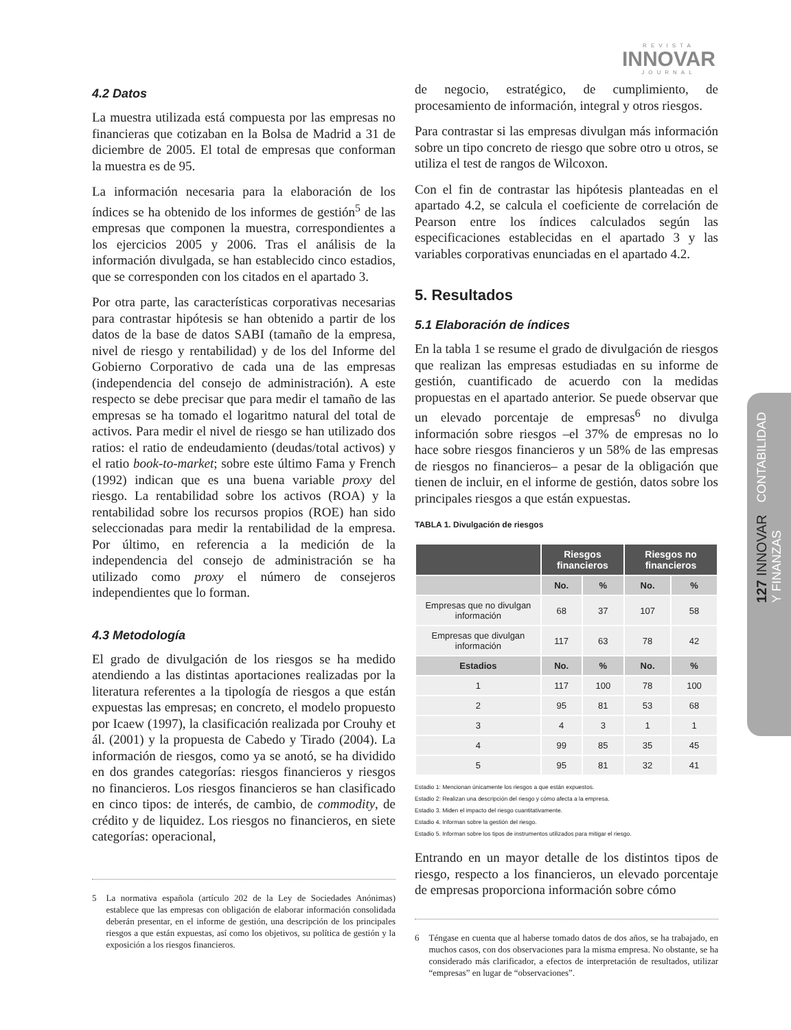REVISTA
INNOVAR
JOURNAL
127 INNOVAR CONTABILIDAD
Y FINANZAS
4.2 Datos
La muestra utilizada está compuesta por las empresas no financieras que cotizaban en la Bolsa de Madrid a 31 de diciembre de 2005. El total de empresas que conforman la muestra es de 95.
La información necesaria para la elaboración de los índices se ha obtenido de los informes de gestión<sup>5</sup> de las empresas que componen la muestra, correspondientes a los ejercicios 2005 y 2006. Tras el análisis de la información divulgada, se han establecido cinco estadios, que se corresponden con los citados en el apartado 3.
Por otra parte, las características corporativas necesarias para contrastar hipótesis se han obtenido a partir de los datos de la base de datos SABI (tamaño de la empresa, nivel de riesgo y rentabilidad) y de los del Informe del Gobierno Corporativo de cada una de las empresas (independencia del consejo de administración). A este respecto se debe precisar que para medir el tamaño de las empresas se ha tomado el logaritmo natural del total de activos. Para medir el nivel de riesgo se han utilizado dos ratios: el ratio de endeudamiento (deudas/total activos) y el ratio book-to-market; sobre este último Fama y French (1992) indican que es una buena variable proxy del riesgo. La rentabilidad sobre los activos (ROA) y la rentabilidad sobre los recursos propios (ROE) han sido seleccionadas para medir la rentabilidad de la empresa. Por último, en referencia a la medición de la independencia del consejo de administración se ha utilizado como proxy el número de consejeros independientes que lo forman.
4.3 Metodología
El grado de divulgación de los riesgos se ha medido atendiendo a las distintas aportaciones realizadas por la literatura referentes a la tipología de riesgos a que están expuestas las empresas; en concreto, el modelo propuesto por Icaew (1997), la clasificación realizada por Crouhy et ál. (2001) y la propuesta de Cabedo y Tirado (2004). La información de riesgos, como ya se anotó, se ha dividido en dos grandes categorías: riesgos financieros y riesgos no financieros. Los riesgos financieros se han clasificado en cinco tipos: de interés, de cambio, de commodity, de crédito y de liquidez. Los riesgos no financieros, en siete categorías: operacional,
5 La normativa española (artículo 202 de la Ley de Sociedades Anónimas) establece que las empresas con obligación de elaborar información consolidada deberán presentar, en el informe de gestión, una descripción de los principales riesgos a que están expuestas, así como los objetivos, su política de gestión y la exposición a los riesgos financieros.
de negocio, estratégico, de cumplimiento, de procesamiento de información, integral y otros riesgos.
Para contrastar si las empresas divulgan más información sobre un tipo concreto de riesgo que sobre otro u otros, se utiliza el test de rangos de Wilcoxon.
Con el fin de contrastar las hipótesis planteadas en el apartado 4.2, se calcula el coeficiente de correlación de Pearson entre los índices calculados según las especificaciones establecidas en el apartado 3 y las variables corporativas enunciadas en el apartado 4.2.
5. Resultados
5.1 Elaboración de índices
En la tabla 1 se resume el grado de divulgación de riesgos que realizan las empresas estudiadas en su informe de gestión, cuantificado de acuerdo con la medidas propuestas en el apartado anterior. Se puede observar que un elevado porcentaje de empresas<sup>6</sup> no divulga información sobre riesgos –el 37% de empresas no lo hace sobre riesgos financieros y un 58% de las empresas de riesgos no financieros– a pesar de la obligación que tienen de incluir, en el informe de gestión, datos sobre los principales riesgos a que están expuestas.
TABLA 1. Divulgación de riesgos
| | Riesgos financieros | | Riesgos no financieros | |
| --- | --- | --- | --- | --- |
| | No. | % | No. | % |
| Empresas que no divulgan información | 68 | 37 | 107 | 58 |
| Empresas que divulgan información | 117 | 63 | 78 | 42 |
| Estadios | No. | % | No. | % |
| 1 | 117 | 100 | 78 | 100 |
| 2 | 95 | 81 | 53 | 68 |
| 3 | 4 | 3 | 1 | 1 |
| 4 | 99 | 85 | 35 | 45 |
| 5 | 95 | 81 | 32 | 41 |
Estadio 1: Mencionan únicamente los riesgos a que están expuestos.
Estadio 2: Realizan una descripción del riesgo y cómo afecta a la empresa.
Estadio 3. Miden el impacto del riesgo cuantitativamente.
Estadio 4. Informan sobre la gestión del riesgo.
Estadio 5. Informan sobre los tipos de instrumentos utilizados para mitigar el riesgo.
Entrando en un mayor detalle de los distintos tipos de riesgo, respecto a los financieros, un elevado porcentaje de empresas proporciona información sobre cómo
6 Téngase en cuenta que al haberse tomado datos de dos años, se ha trabajado, en muchos casos, con dos observaciones para la misma empresa. No obstante, se ha considerado más clarificador, a efectos de interpretación de resultados, utilizar “empresas” en lugar de “observaciones”.